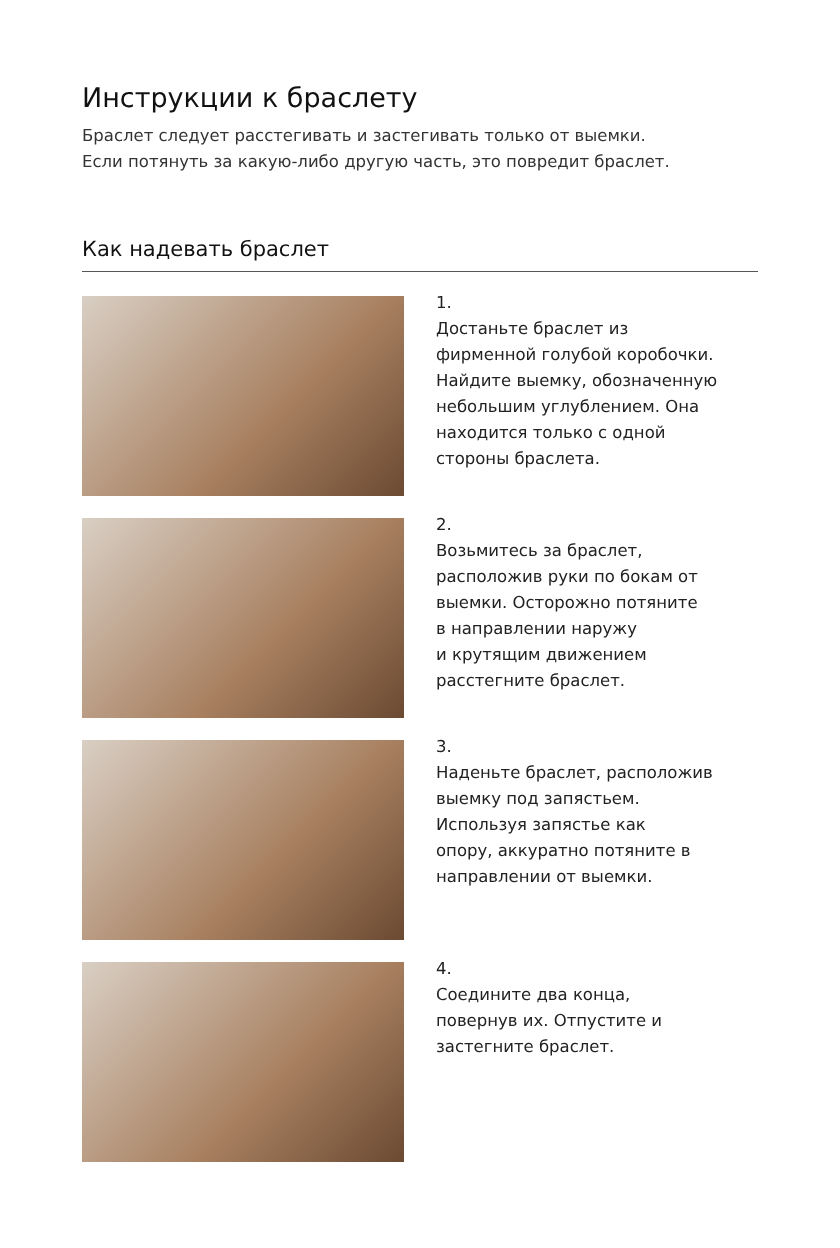Инструкции к браслету
Браслет следует расстегивать и застегивать только от выемки.
Если потянуть за какую-либо другую часть, это повредит браслет.
Как надевать браслет
1.
Достаньте браслет из
фирменной голубой коробочки.
Найдите выемку, обозначенную
небольшим углублением. Она
находится только с одной
стороны браслета.
2.
Возьмитесь за браслет,
расположив руки по бокам от
выемки. Осторожно потяните
в направлении наружу
и крутящим движением
расстегните браслет.
3.
Наденьте браслет, расположив
выемку под запястьем.
Используя запястье как
опору, аккуратно потяните в
направлении от выемки.
4.
Соедините два конца,
повернув их. Отпустите и
застегните браслет.